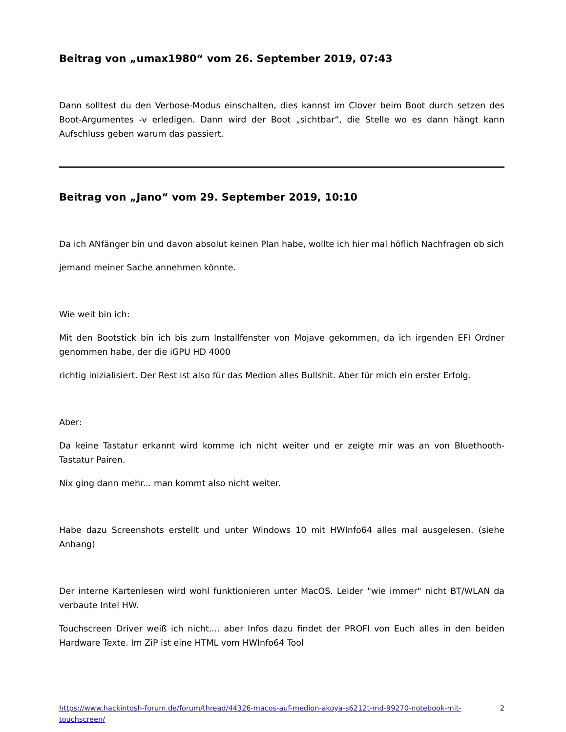Beitrag von „umax1980“ vom 26. September 2019, 07:43
Dann solltest du den Verbose-Modus einschalten, dies kannst im Clover beim Boot durch setzen des Boot-Argumentes -v erledigen. Dann wird der Boot „sichtbar“, die Stelle wo es dann hängt kann Aufschluss geben warum das passiert.
Beitrag von „Jano“ vom 29. September 2019, 10:10
Da ich ANfänger bin und davon absolut keinen Plan habe, wollte ich hier mal höflich Nachfragen ob sich
jemand meiner Sache annehmen könnte.
Wie weit bin ich:
Mit den Bootstick bin ich bis zum Installfenster von Mojave gekommen, da ich irgenden EFI Ordner genommen habe, der die iGPU HD 4000
richtig inizialisiert. Der Rest ist also für das Medion alles Bullshit. Aber für mich ein erster Erfolg.
Aber:
Da keine Tastatur erkannt wird komme ich nicht weiter und er zeigte mir was an von Bluethooth-Tastatur Pairen.
Nix ging dann mehr... man kommt also nicht weiter.
Habe dazu Screenshots erstellt und unter Windows 10 mit HWInfo64 alles mal ausgelesen. (siehe Anhang)
Der interne Kartenlesen wird wohl funktionieren unter MacOS. Leider "wie immer" nicht BT/WLAN da verbaute Intel HW.
Touchscreen Driver weiß ich nicht.... aber Infos dazu findet der PROFI von Euch alles in den beiden Hardware Texte. Im ZiP ist eine HTML vom HWInfo64 Tool
https://www.hackintosh-forum.de/forum/thread/44326-macos-auf-medion-akoya-s6212t-md-99270-notebook-mit-touchscreen/ 2